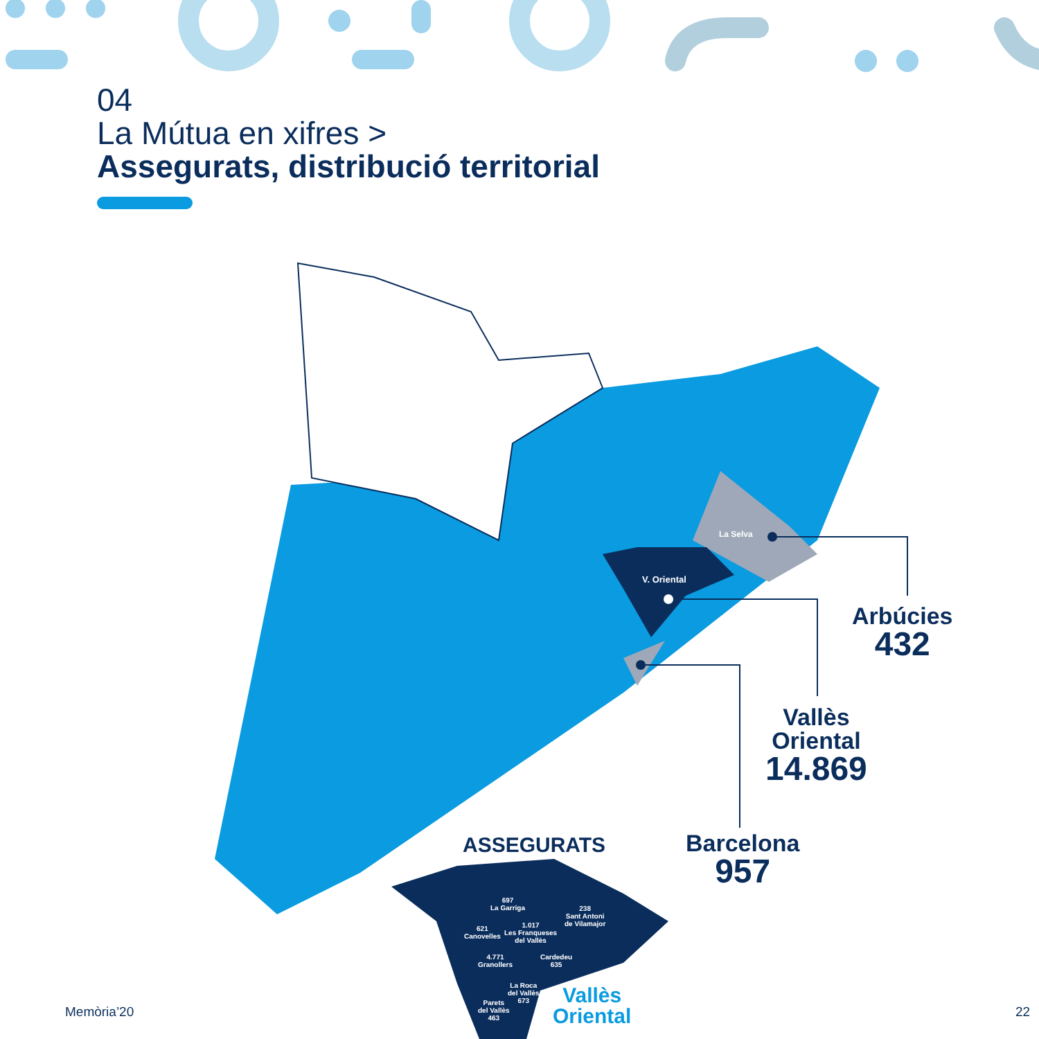04
La Mútua en xifres >
Assegurats, distribució territorial
La Selva
V. Oriental
Arbúcies
432
Vallès
Oriental
14.869
Barcelona
957
ASSEGURATS
697
La Garriga
238
Sant Antoni
de Vilamajor
621
Canovelles
1.017
Les Franqueses
del Vallès
4.771
Granollers
Cardedeu
635
La Roca
del Vallès
673
Parets
del Vallès
463
Vallès
Oriental
Memòria’20 22